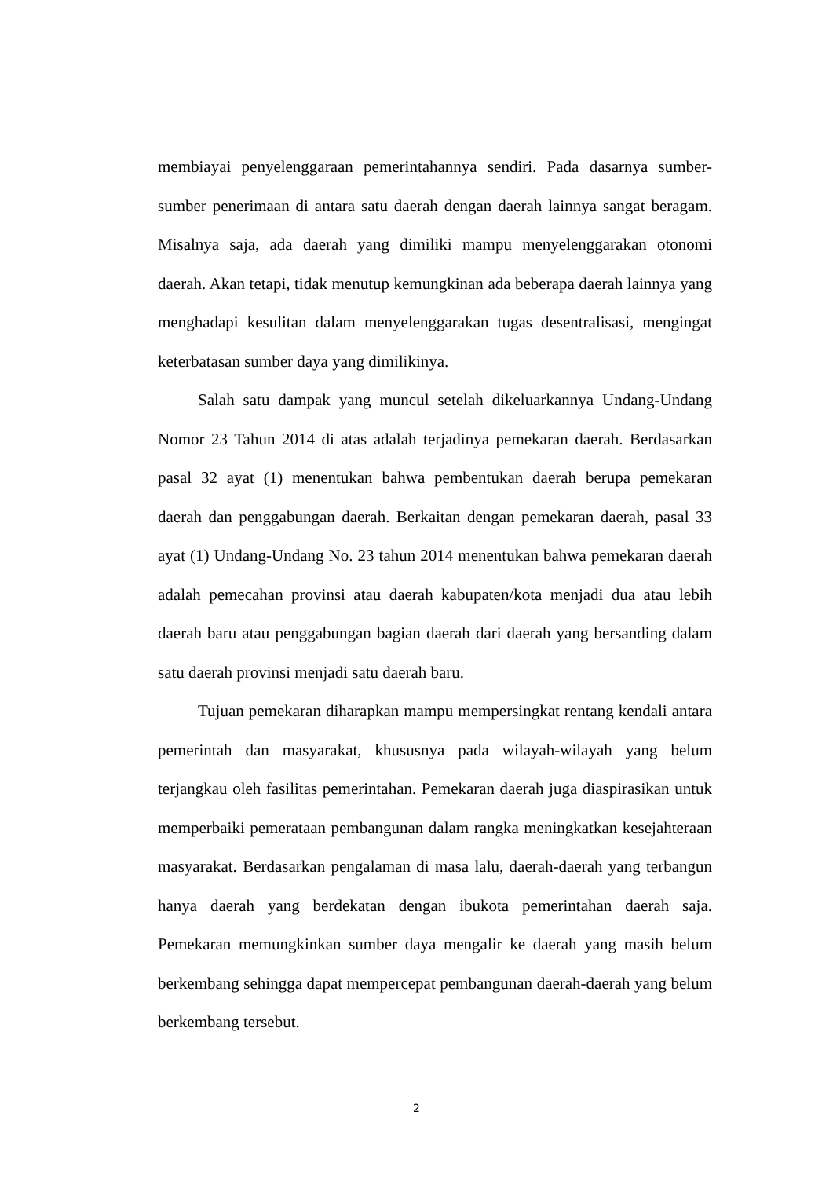membiayai penyelenggaraan pemerintahannya sendiri. Pada dasarnya sumber-sumber penerimaan di antara satu daerah dengan daerah lainnya sangat beragam. Misalnya saja, ada daerah yang dimiliki mampu menyelenggarakan otonomi daerah. Akan tetapi, tidak menutup kemungkinan ada beberapa daerah lainnya yang menghadapi kesulitan dalam menyelenggarakan tugas desentralisasi, mengingat keterbatasan sumber daya yang dimilikinya.
Salah satu dampak yang muncul setelah dikeluarkannya Undang-Undang Nomor 23 Tahun 2014 di atas adalah terjadinya pemekaran daerah. Berdasarkan pasal 32 ayat (1) menentukan bahwa pembentukan daerah berupa pemekaran daerah dan penggabungan daerah. Berkaitan dengan pemekaran daerah, pasal 33 ayat (1) Undang-Undang No. 23 tahun 2014 menentukan bahwa pemekaran daerah adalah pemecahan provinsi atau daerah kabupaten/kota menjadi dua atau lebih daerah baru atau penggabungan bagian daerah dari daerah yang bersanding dalam satu daerah provinsi menjadi satu daerah baru.
Tujuan pemekaran diharapkan mampu mempersingkat rentang kendali antara pemerintah dan masyarakat, khususnya pada wilayah-wilayah yang belum terjangkau oleh fasilitas pemerintahan. Pemekaran daerah juga diaspirasikan untuk memperbaiki pemerataan pembangunan dalam rangka meningkatkan kesejahteraan masyarakat. Berdasarkan pengalaman di masa lalu, daerah-daerah yang terbangun hanya daerah yang berdekatan dengan ibukota pemerintahan daerah saja. Pemekaran memungkinkan sumber daya mengalir ke daerah yang masih belum berkembang sehingga dapat mempercepat pembangunan daerah-daerah yang belum berkembang tersebut.
2